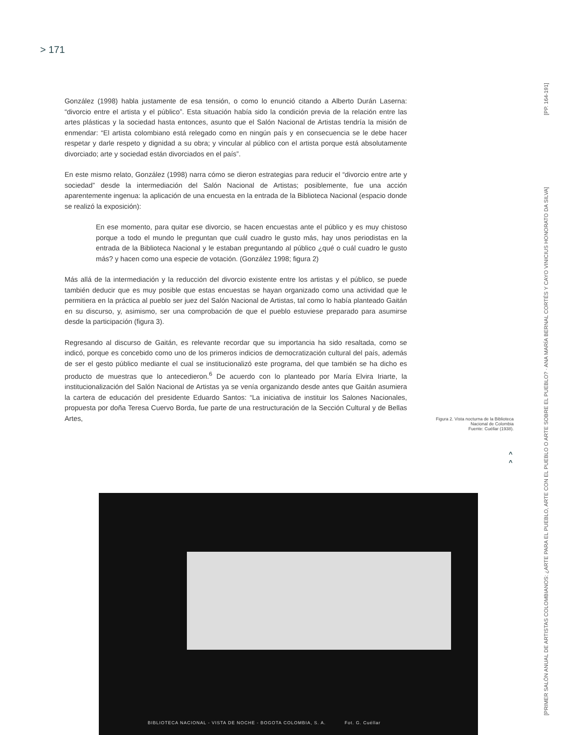> 171
González (1998) habla justamente de esa tensión, o como lo enunció citando a Alberto Durán Laserna: “divorcio entre el artista y el público”. Esta situación había sido la condición previa de la relación entre las artes plásticas y la sociedad hasta entonces, asunto que el Salón Nacional de Artistas tendría la misión de enmendar: “El artista colombiano está relegado como en ningún país y en consecuencia se le debe hacer respetar y darle respeto y dignidad a su obra; y vincular al público con el artista porque está absolutamente divorciado; arte y sociedad están divorciados en el país”.
En este mismo relato, González (1998) narra cómo se dieron estrategias para reducir el “divorcio entre arte y sociedad” desde la intermediación del Salón Nacional de Artistas; posiblemente, fue una acción aparentemente ingenua: la aplicación de una encuesta en la entrada de la Biblioteca Nacional (espacio donde se realizó la exposición):
En ese momento, para quitar ese divorcio, se hacen encuestas ante el público y es muy chistoso porque a todo el mundo le preguntan que cuál cuadro le gusto más, hay unos periodistas en la entrada de la Biblioteca Nacional y le estaban preguntando al público ¿qué o cuál cuadro le gusto más? y hacen como una especie de votación. (González 1998; figura 2)
Más allá de la intermediación y la reducción del divorcio existente entre los artistas y el público, se puede también deducir que es muy posible que estas encuestas se hayan organizado como una actividad que le permitiera en la práctica al pueblo ser juez del Salón Nacional de Artistas, tal como lo había planteado Gaitán en su discurso, y, asimismo, ser una comprobación de que el pueblo estuviese preparado para asumirse desde la participación (figura 3).
Regresando al discurso de Gaitán, es relevante recordar que su importancia ha sido resaltada, como se indicó, porque es concebido como uno de los primeros indicios de democratización cultural del país, además de ser el gesto público mediante el cual se institucionalizó este programa, del que también se ha dicho es producto de muestras que lo antecedieron.<sup>6</sup> De acuerdo con lo planteado por María Elvira Iriarte, la institucionalización del Salón Nacional de Artistas ya se venía organizando desde antes que Gaitán asumiera la cartera de educación del presidente Eduardo Santos: “La iniciativa de instituir los Salones Nacionales, propuesta por doña Teresa Cuervo Borda, fue parte de una restructuración de la Sección Cultural y de Bellas Artes,
Figura 2. Vista nocturna de la Biblioteca Nacional de Colombia
Fuente: Cuéllar (1938).
^
^
[PRIMER SALÓN ANUAL DE ARTISTAS COLOMBIANOS: ¿ARTE PARA EL PUEBLO, ARTE CON EL PUEBLO O ARTE SOBRE EL PUEBLO? · ANA MARÍA BERNAL CORTÉS Y CAYO VINICIUS HONORATO DA SILVA] [PP. 164-191]
BIBLIOTECA NACIONAL - VISTA DE NOCHE - BOGOTA COLOMBIA, S. A. Fot. G. Cuéllar